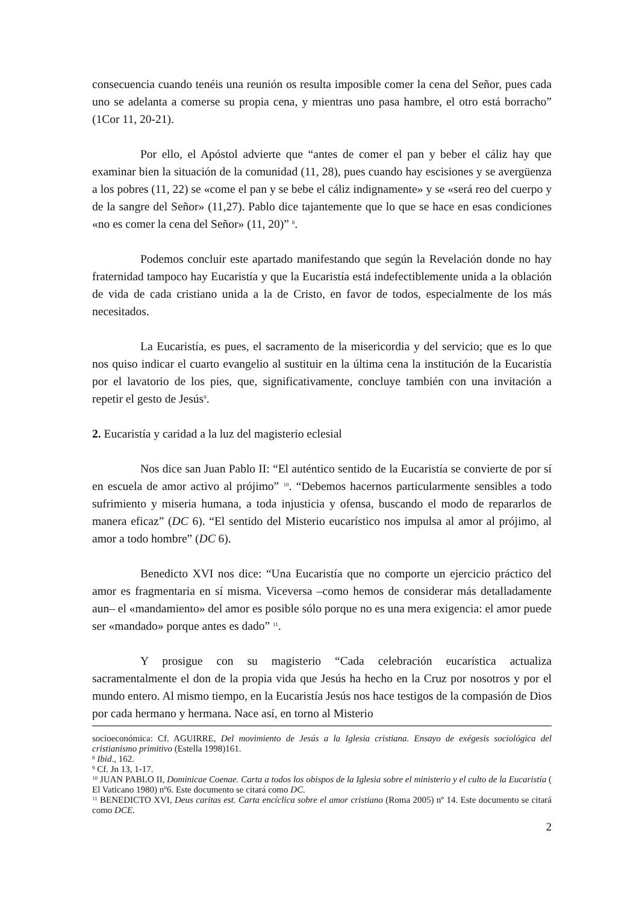consecuencia cuando tenéis una reunión os resulta imposible comer la cena del Señor, pues cada uno se adelanta a comerse su propia cena, y mientras uno pasa hambre, el otro está borracho” (1Cor 11, 20-21).
Por ello, el Apóstol advierte que “antes de comer el pan y beber el cáliz hay que examinar bien la situación de la comunidad (11, 28), pues cuando hay escisiones y se avergüenza a los pobres (11, 22) se «come el pan y se bebe el cáliz indignamente» y se «será reo del cuerpo y de la sangre del Señor» (11,27). Pablo dice tajantemente que lo que se hace en esas condiciones «no es comer la cena del Señor» (11, 20)” <sup>8</sup>.
Podemos concluir este apartado manifestando que según la Revelación donde no hay fraternidad tampoco hay Eucaristía y que la Eucaristía está indefectiblemente unida a la oblación de vida de cada cristiano unida a la de Cristo, en favor de todos, especialmente de los más necesitados.
La Eucaristía, es pues, el sacramento de la misericordia y del servicio; que es lo que nos quiso indicar el cuarto evangelio al sustituir en la última cena la institución de la Eucaristía por el lavatorio de los pies, que, significativamente, concluye también con una invitación a repetir el gesto de Jesús<sup>9</sup>.
2. Eucaristía y caridad a la luz del magisterio eclesial
Nos dice san Juan Pablo II: “El auténtico sentido de la Eucaristía se convierte de por sí en escuela de amor activo al prójimo” <sup>10</sup>. “Debemos hacernos particularmente sensibles a todo sufrimiento y miseria humana, a toda injusticia y ofensa, buscando el modo de repararlos de manera eficaz” (DC 6). “El sentido del Misterio eucarístico nos impulsa al amor al prójimo, al amor a todo hombre” (DC 6).
Benedicto XVI nos dice: “Una Eucaristía que no comporte un ejercicio práctico del amor es fragmentaria en sí misma. Viceversa –como hemos de considerar más detalladamente aun– el «mandamiento» del amor es posible sólo porque no es una mera exigencia: el amor puede ser «mandado» porque antes es dado” <sup>11</sup>.
Y prosigue con su magisterio “Cada celebración eucarística actualiza sacramentalmente el don de la propia vida que Jesús ha hecho en la Cruz por nosotros y por el mundo entero. Al mismo tiempo, en la Eucaristía Jesús nos hace testigos de la compasión de Dios por cada hermano y hermana. Nace así, en torno al Misterio
socioeconómica: Cf. AGUIRRE, Del movimiento de Jesús a la Iglesia cristiana. Ensayo de exégesis sociológica del cristianismo primitivo (Estella 1998)161.
<sup>8</sup> Ibid., 162.
<sup>9</sup> Cf. Jn 13, 1-17.
<sup>10</sup> JUAN PABLO II, Dominicae Coenae. Carta a todos los obispos de la Iglesia sobre el ministerio y el culto de la Eucaristía ( El Vaticano 1980) nº6. Este documento se citará como DC.
<sup>11</sup> BENEDICTO XVI, Deus caritas est. Carta encíclica sobre el amor cristiano (Roma 2005) nº 14. Este documento se citará como DCE.
2